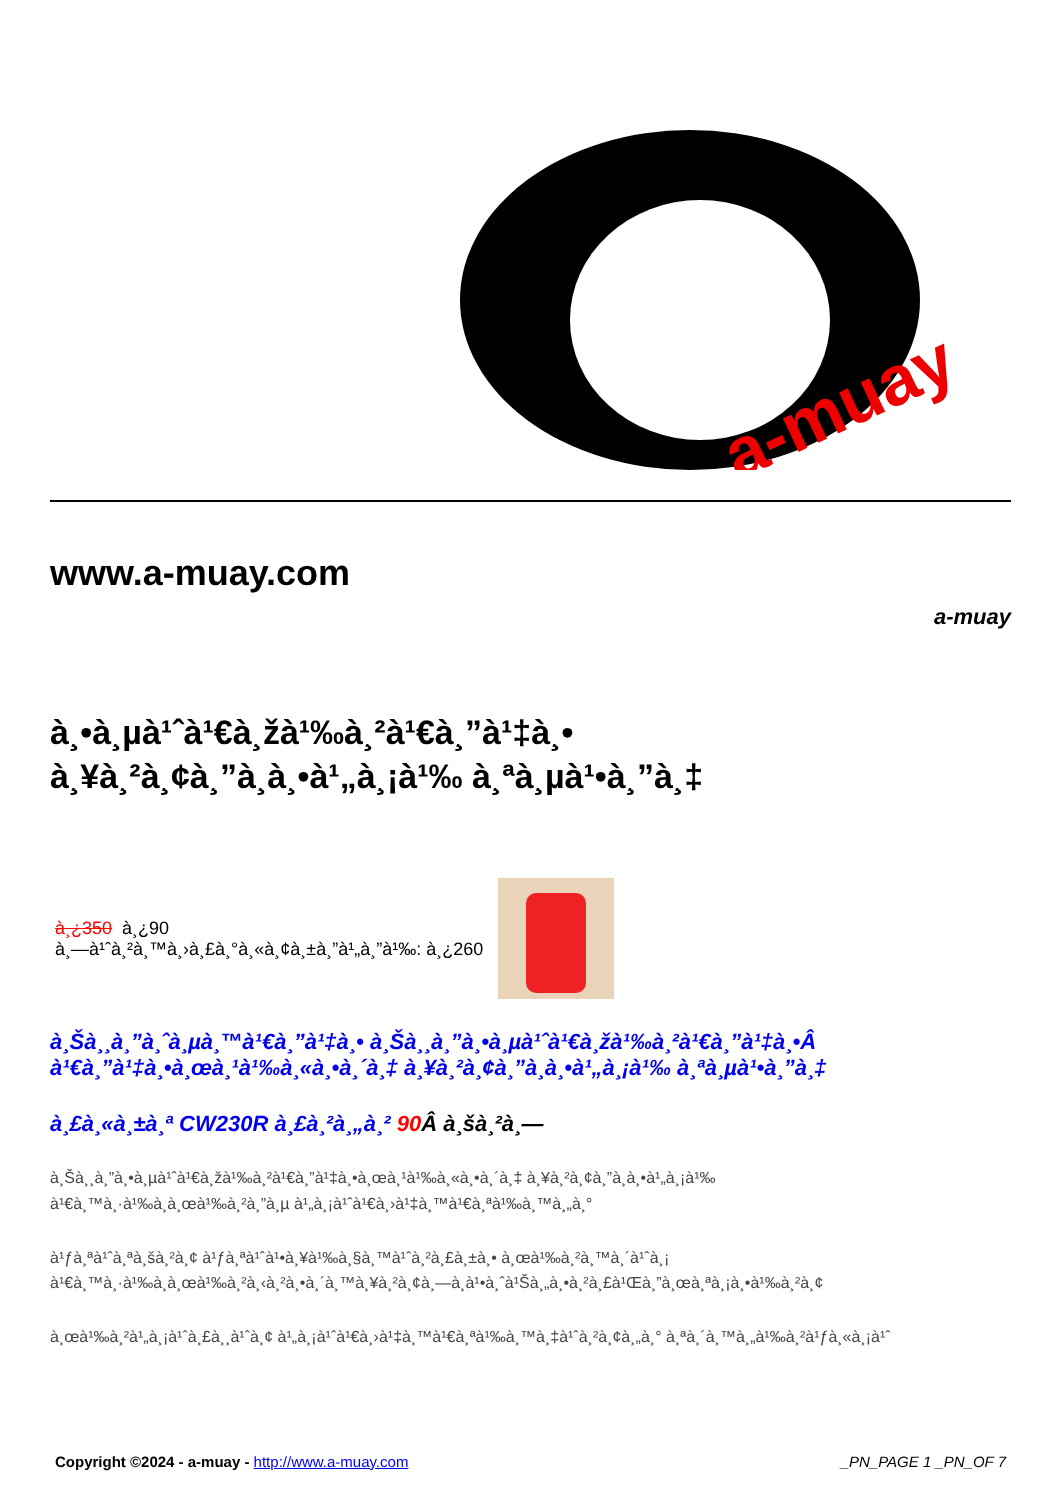a-muay
www.a-muay.com
a-muay
à¸•à¸µà¹ˆà¹€à¸žà¹‰à¸²à¹€à¸”à¹‡à¸•
à¸¥à¸²à¸¢à¸”à¸­à¸•à¹„à¸¡à¹‰ à¸ªà¸µà¹•à¸”à¸‡
à¸¿350 à¸¿90
à¸—à¹ˆà¸²à¸™à¸›à¸£à¸°à¸«à¸¢à¸±à¸”à¹„à¸”à¹‰: à¸¿260
à¸Šà¸¸à¸”à¸ˆà¸µà¸™à¹€à¸”à¹‡à¸• à¸Šà¸¸à¸”à¸•à¸µà¹ˆà¹€à¸žà¹‰à¸²à¹€à¸”à¹‡à¸•Â à¹€à¸”à¹‡à¸•à¸œà¸¹à¹‰à¸«à¸•à¸´à¸‡ à¸¥à¸²à¸¢à¸”à¸­à¸•à¹„à¸¡à¹‰ à¸ªà¸µà¹•à¸”à¸‡
à¸£à¸«à¸±à¸ª CW230R à¸£à¸²à¸„à¸² 90 Â à¸šà¸²à¸—
à¸Šà¸¸à¸”à¸•à¸µà¹ˆà¹€à¸žà¹‰à¸²à¹€à¸”à¹‡à¸•à¸œà¸¹à¹‰à¸«à¸•à¸´à¸‡ à¸¥à¸²à¸¢à¸”à¸­à¸•à¹„à¸¡à¹‰
à¹€à¸™à¸·à¹‰à¸­à¸œà¹‰à¸²à¸”à¸µ à¹„à¸¡à¹ˆà¹€à¸›à¹‡à¸™à¹€à¸ªà¹‰à¸™à¸„à¸°
à¹ƒà¸ªà¹ˆà¸ªà¸šà¸²à¸¢ à¹ƒà¸ªà¹ˆà¹•à¸¥à¹‰à¸§à¸™à¹ˆà¸²à¸£à¸±à¸• à¸œà¹‰à¸²à¸™à¸´à¹ˆà¸¡
à¹€à¸™à¸·à¹‰à¸­à¸œà¹‰à¸²à¸‹à¸²à¸•à¸´à¸™à¸¥à¸²à¸¢à¸—à¸­à¹•à¸ˆà¹Šà¸„à¸•à¸²à¸£à¹Œà¸”à¸œà¸ªà¸¡à¸•à¹‰à¸²à¸¢
à¸œà¹‰à¸²à¹„à¸¡à¹ˆà¸£à¸¸à¹ˆà¸¢ à¹„à¸¡à¹ˆà¹€à¸›à¹‡à¸™à¹€à¸ªà¹‰à¸™à¸‡à¹ˆà¸²à¸¢à¸„à¸° à¸ªà¸´à¸™à¸„à¹‰à¸²à¹ƒà¸«à¸¡à¹ˆ
Copyright ©2024 - a-muay - http://www.a-muay.com _PN_PAGE 1 _PN_OF 7